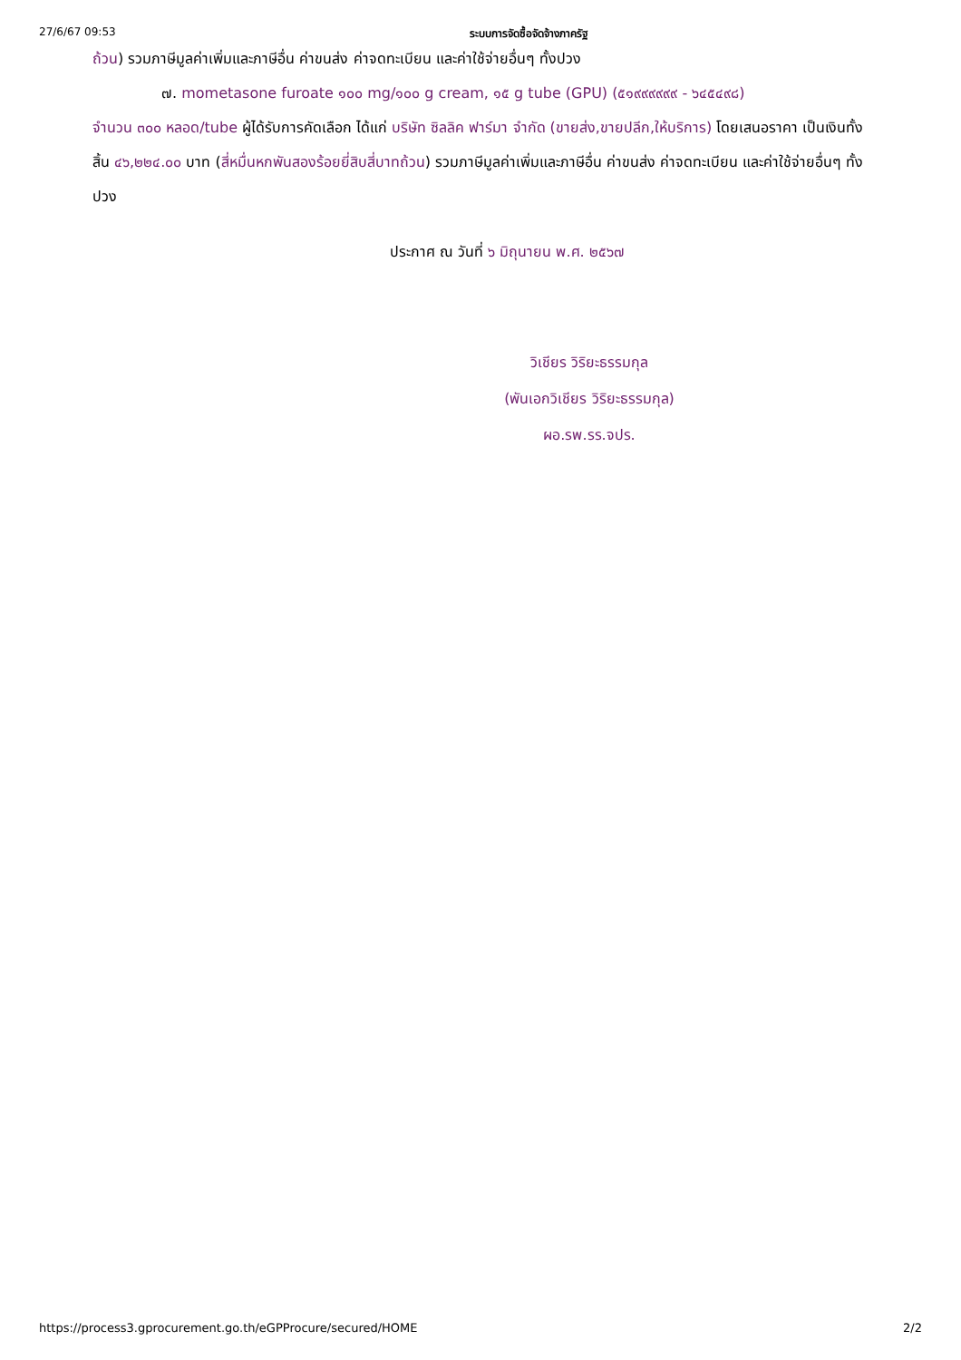27/6/67 09:53 ระบบการจัดซื้อจัดจ้างภาครัฐ
ถ้วน) รวมภาษีมูลค่าเพิ่มและภาษีอื่น ค่าขนส่ง ค่าจดทะเบียน และค่าใช้จ่ายอื่นๆ ทั้งปวง
๗. mometasone furoate ๑๐๐ mg/๑๐๐ g cream, ๑๕ g tube (GPU) (๕๑๙๙๙๙๙๙ - ๖๔๕๔๙๘)
จำนวน ๓๐๐ หลอด/tube ผู้ได้รับการคัดเลือก ได้แก่ บริษัท ซิลลิค ฟาร์มา จำกัด (ขายส่ง,ขายปลีก,ให้บริการ) โดยเสนอราคา เป็นเงินทั้งสิ้น ๔๖,๒๒๔.๐๐ บาท (สี่หมื่นหกพันสองร้อยยี่สิบสี่บาทถ้วน) รวมภาษีมูลค่าเพิ่มและภาษีอื่น ค่าขนส่ง ค่าจดทะเบียน และค่าใช้จ่ายอื่นๆ ทั้งปวง
ประกาศ ณ วันที่ ๖ มิถุนายน พ.ศ. ๒๕๖๗
วิเชียร วิริยะธรรมกุล
(พันเอกวิเชียร วิริยะธรรมกุล)
ผอ.รพ.รร.จปร.
https://process3.gprocurement.go.th/eGPProcure/secured/HOME 2/2